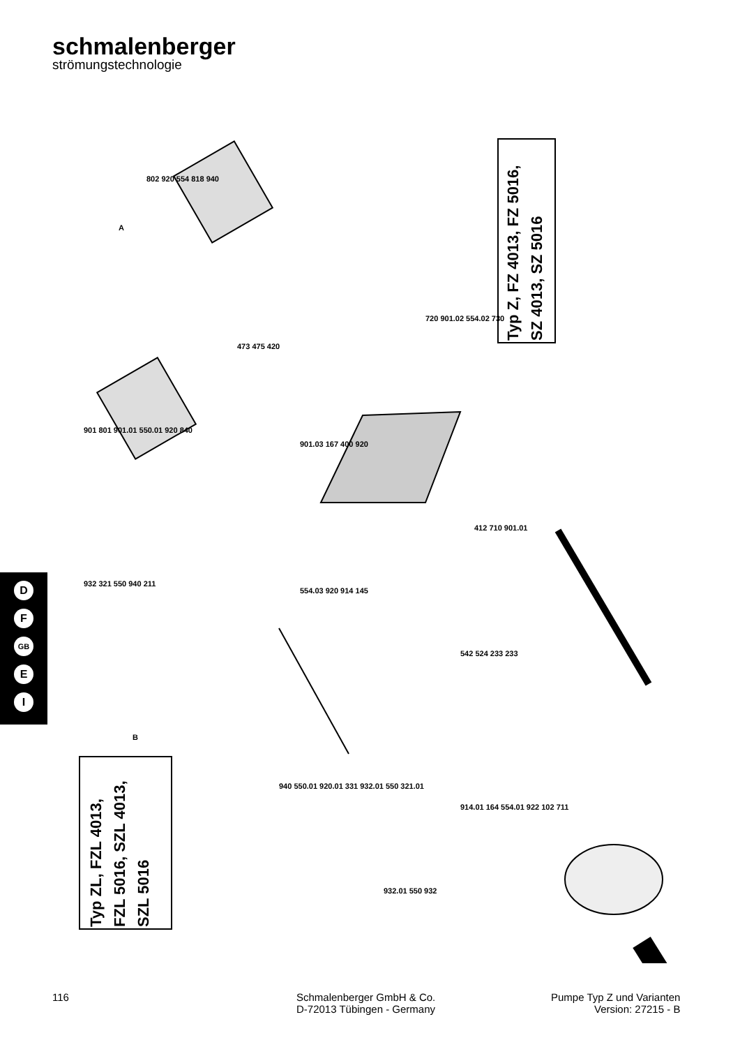schmalenberger
strömungstechnologie
Typ Z, FZ 4013, FZ 5016,
SZ 4013, SZ 5016
Typ ZL, FZL 4013,
FZL 5016, SZL 4013,
SZL 5016
D
F
GB
E
I
802 920 554 818 940
A
473 475 420
720 901.02 554.02 730
901 801 901.01 550.01 920 840
901.03 167 400 920
932 321 550 940 211
B
412 710 901.01
554.03 920 914 145
542 524 233 233
940 550.01 920.01 331 932.01 550 321.01
914.01 164 554.01 922 102 711
932.01 550 932
116
Schmalenberger GmbH & Co.
D-72013 Tübingen - Germany
Pumpe Typ Z und Varianten
Version: 27215 - B